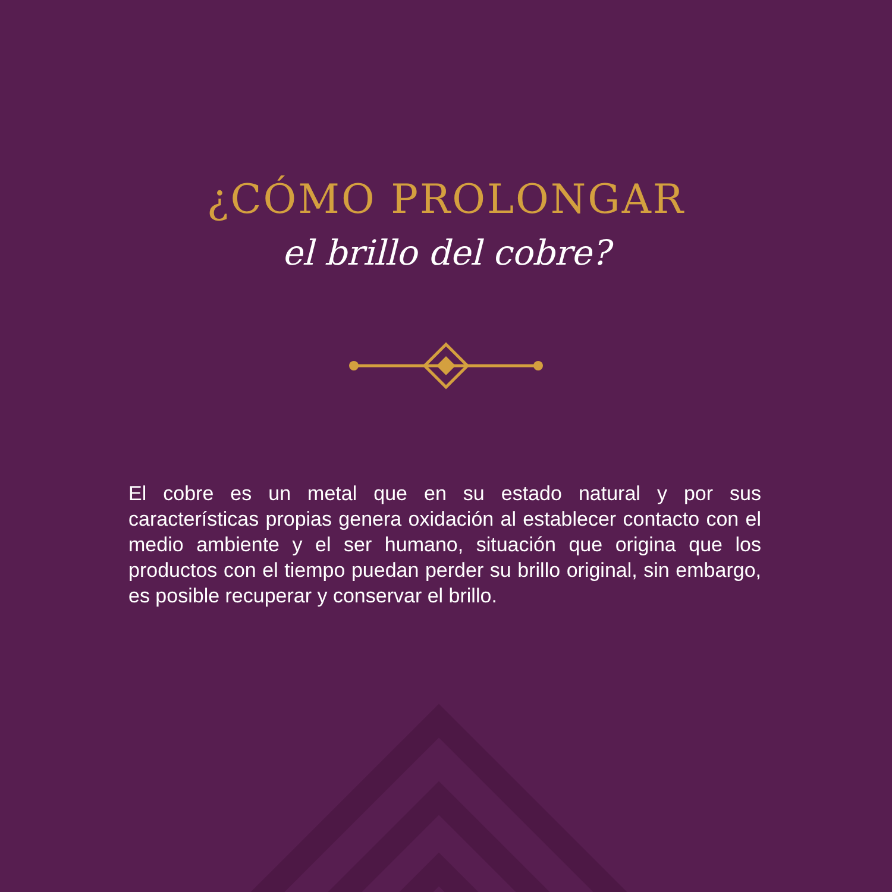¿CÓMO PROLONGAR
el brillo del cobre?
El cobre es un metal que en su estado natural y por sus características propias genera oxidación al establecer contacto con el medio ambiente y el ser humano, situación que origina que los productos con el tiempo puedan perder su brillo original, sin embargo, es posible recuperar y conservar el brillo.